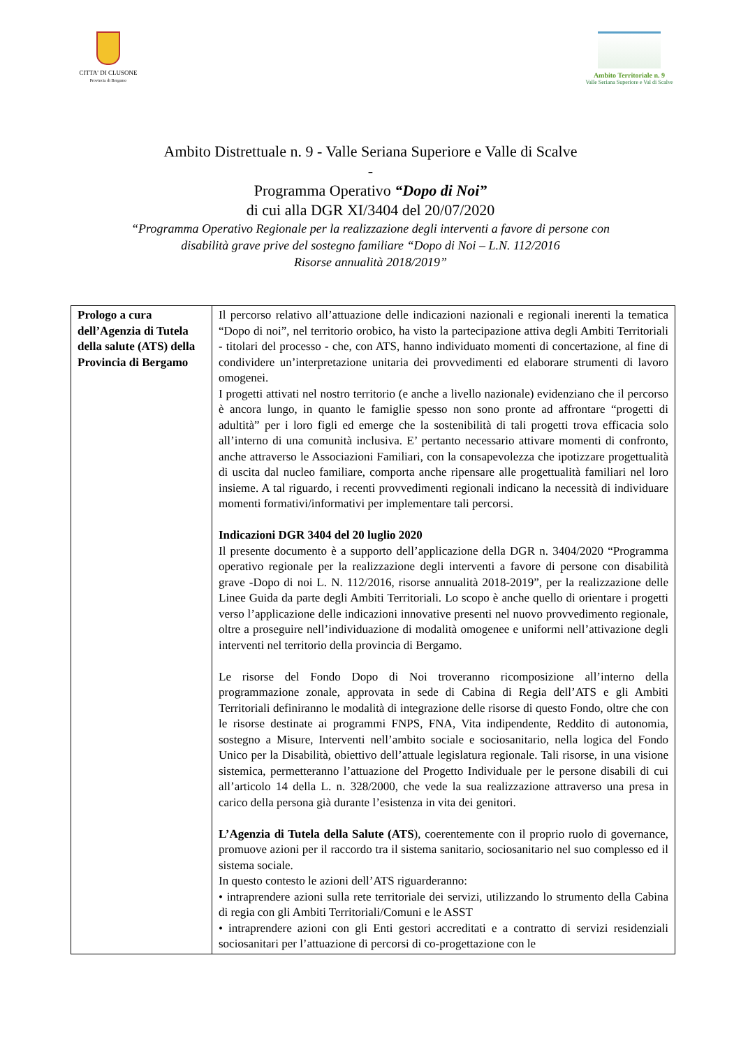CITTA' DI CLUSONE
Provincia di Bergamo
Ambito Territoriale n. 9
Valle Seriana Superiore e Val di Scalve
Ambito Distrettuale n. 9 - Valle Seriana Superiore e Valle di Scalve
-
Programma Operativo “Dopo di Noi”
di cui alla DGR XI/3404 del 20/07/2020
“Programma Operativo Regionale per la realizzazione degli interventi a favore di persone con
disabilità grave prive del sostegno familiare “Dopo di Noi – L.N. 112/2016
Risorse annualità 2018/2019”
| Prologo a cura dell’Agenzia di Tutela della salute (ATS) della Provincia di Bergamo | Il percorso relativo all’attuazione delle indicazioni nazionali e regionali inerenti la tematica “Dopo di noi”, nel territorio orobico, ha visto la partecipazione attiva degli Ambiti Territoriali - titolari del processo - che, con ATS, hanno individuato momenti di concertazione, al fine di condividere un’interpretazione unitaria dei provvedimenti ed elaborare strumenti di lavoro omogenei. I progetti attivati nel nostro territorio (e anche a livello nazionale) evidenziano che il percorso è ancora lungo, in quanto le famiglie spesso non sono pronte ad affrontare “progetti di adultità” per i loro figli ed emerge che la sostenibilità di tali progetti trova efficacia solo all’interno di una comunità inclusiva. E’ pertanto necessario attivare momenti di confronto, anche attraverso le Associazioni Familiari, con la consapevolezza che ipotizzare progettualità di uscita dal nucleo familiare, comporta anche ripensare alle progettualità familiari nel loro insieme. A tal riguardo, i recenti provvedimenti regionali indicano la necessità di individuare momenti formativi/informativi per implementare tali percorsi. Indicazioni DGR 3404 del 20 luglio 2020 Il presente documento è a supporto dell’applicazione della DGR n. 3404/2020 “Programma operativo regionale per la realizzazione degli interventi a favore di persone con disabilità grave -Dopo di noi L. N. 112/2016, risorse annualità 2018-2019”, per la realizzazione delle Linee Guida da parte degli Ambiti Territoriali. Lo scopo è anche quello di orientare i progetti verso l’applicazione delle indicazioni innovative presenti nel nuovo provvedimento regionale, oltre a proseguire nell’individuazione di modalità omogenee e uniformi nell’attivazione degli interventi nel territorio della provincia di Bergamo. Le risorse del Fondo Dopo di Noi troveranno ricomposizione all’interno della programmazione zonale, approvata in sede di Cabina di Regia dell’ATS e gli Ambiti Territoriali definiranno le modalità di integrazione delle risorse di questo Fondo, oltre che con le risorse destinate ai programmi FNPS, FNA, Vita indipendente, Reddito di autonomia, sostegno a Misure, Interventi nell’ambito sociale e sociosanitario, nella logica del Fondo Unico per la Disabilità, obiettivo dell’attuale legislatura regionale. Tali risorse, in una visione sistemica, permetteranno l’attuazione del Progetto Individuale per le persone disabili di cui all’articolo 14 della L. n. 328/2000, che vede la sua realizzazione attraverso una presa in carico della persona già durante l’esistenza in vita dei genitori. L’Agenzia di Tutela della Salute (ATS ), coerentemente con il proprio ruolo di governance, promuove azioni per il raccordo tra il sistema sanitario, sociosanitario nel suo complesso ed il sistema sociale. In questo contesto le azioni dell’ATS riguarderanno: • intraprendere azioni sulla rete territoriale dei servizi, utilizzando lo strumento della Cabina di regia con gli Ambiti Territoriali/Comuni e le ASST • intraprendere azioni con gli Enti gestori accreditati e a contratto di servizi residenziali sociosanitari per l’attuazione di percorsi di co-progettazione con le |